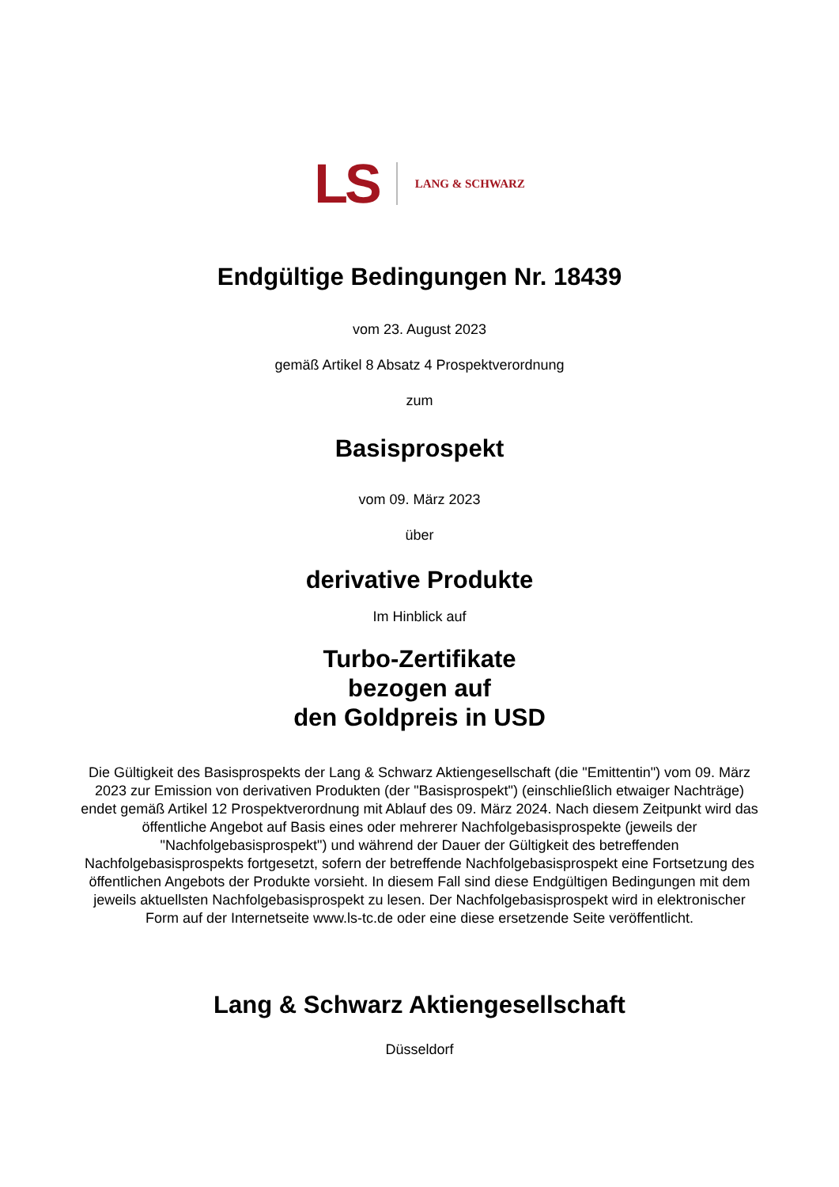LS LANG & SCHWARZ
Endgültige Bedingungen Nr. 18439
vom 23. August 2023
gemäß Artikel 8 Absatz 4 Prospektverordnung
zum
Basisprospekt
vom 09. März 2023
über
derivative Produkte
Im Hinblick auf
Turbo-Zertifikate
bezogen auf
den Goldpreis in USD
Die Gültigkeit des Basisprospekts der Lang & Schwarz Aktiengesellschaft (die "Emittentin") vom 09. März 2023 zur Emission von derivativen Produkten (der "Basisprospekt") (einschließlich etwaiger Nachträge) endet gemäß Artikel 12 Prospektverordnung mit Ablauf des 09. März 2024. Nach diesem Zeitpunkt wird das öffentliche Angebot auf Basis eines oder mehrerer Nachfolgebasisprospekte (jeweils der "Nachfolgebasisprospekt") und während der Dauer der Gültigkeit des betreffenden Nachfolgebasisprospekts fortgesetzt, sofern der betreffende Nachfolgebasisprospekt eine Fortsetzung des öffentlichen Angebots der Produkte vorsieht. In diesem Fall sind diese Endgültigen Bedingungen mit dem jeweils aktuellsten Nachfolgebasisprospekt zu lesen. Der Nachfolgebasisprospekt wird in elektronischer Form auf der Internetseite www.ls-tc.de oder eine diese ersetzende Seite veröffentlicht.
Lang & Schwarz Aktiengesellschaft
Düsseldorf